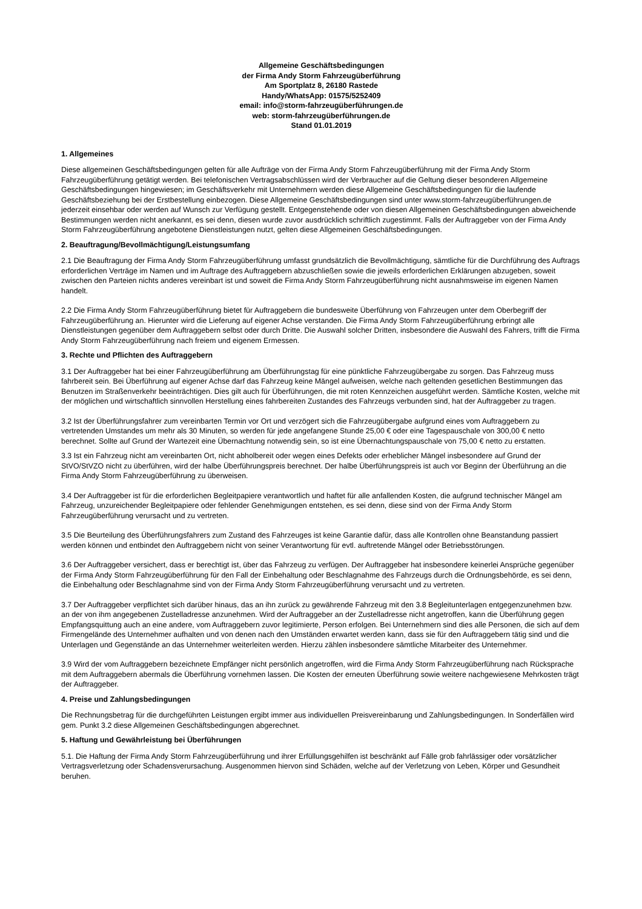Allgemeine Geschäftsbedingungen
der Firma Andy Storm Fahrzeugüberführung
Am Sportplatz 8, 26180 Rastede
Handy/WhatsApp: 01575/5252409
email: info@storm-fahrzeugüberführungen.de
web: storm-fahrzeugüberführungen.de
Stand 01.01.2019
1. Allgemeines
Diese allgemeinen Geschäftsbedingungen gelten für alle Aufträge von der Firma Andy Storm Fahrzeugüberführung mit der Firma Andy Storm Fahrzeugüberführung getätigt werden. Bei telefonischen Vertragsabschlüssen wird der Verbraucher auf die Geltung dieser besonderen Allgemeine Geschäftsbedingungen hingewiesen; im Geschäftsverkehr mit Unternehmern werden diese Allgemeine Geschäftsbedingungen für die laufende Geschäftsbeziehung bei der Erstbestellung einbezogen. Diese Allgemeine Geschäftsbedingungen sind unter www.storm-fahrzeugüberführungen.de jederzeit einsehbar oder werden auf Wunsch zur Verfügung gestellt. Entgegenstehende oder von diesen Allgemeinen Geschäftsbedingungen abweichende Bestimmungen werden nicht anerkannt, es sei denn, diesen wurde zuvor ausdrücklich schriftlich zugestimmt. Falls der Auftraggeber von der Firma Andy Storm Fahrzeugüberführung angebotene Dienstleistungen nutzt, gelten diese Allgemeinen Geschäftsbedingungen.
2. Beauftragung/Bevollmächtigung/Leistungsumfang
2.1 Die Beauftragung der Firma Andy Storm Fahrzeugüberführung umfasst grundsätzlich die Bevollmächtigung, sämtliche für die Durchführung des Auftrags erforderlichen Verträge im Namen und im Auftrage des Auftraggebern abzuschließen sowie die jeweils erforderlichen Erklärungen abzugeben, soweit zwischen den Parteien nichts anderes vereinbart ist und soweit die Firma Andy Storm Fahrzeugüberführung nicht ausnahmsweise im eigenen Namen handelt.
2.2 Die Firma Andy Storm Fahrzeugüberführung bietet für Auftraggebern die bundesweite Überführung von Fahrzeugen unter dem Oberbegriff der Fahrzeugüberführung an. Hierunter wird die Lieferung auf eigener Achse verstanden. Die Firma Andy Storm Fahrzeugüberführung erbringt alle Dienstleistungen gegenüber dem Auftraggebern selbst oder durch Dritte. Die Auswahl solcher Dritten, insbesondere die Auswahl des Fahrers, trifft die Firma Andy Storm Fahrzeugüberführung nach freiem und eigenem Ermessen.
3. Rechte und Pflichten des Auftraggebern
3.1 Der Auftraggeber hat bei einer Fahrzeugüberführung am Überführungstag für eine pünktliche Fahrzeugübergabe zu sorgen. Das Fahrzeug muss fahrbereit sein. Bei Überführung auf eigener Achse darf das Fahrzeug keine Mängel aufweisen, welche nach geltenden gesetlichen Bestimmungen das Benutzen im Straßenverkehr beeinträchtigen. Dies gilt auch für Überführungen, die mit roten Kennzeichen ausgeführt werden. Sämtliche Kosten, welche mit der möglichen und wirtschaftlich sinnvollen Herstellung eines fahrbereiten Zustandes des Fahrzeugs verbunden sind, hat der Auftraggeber zu tragen.
3.2 Ist der Überführungsfahrer zum vereinbarten Termin vor Ort und verzögert sich die Fahrzeugübergabe aufgrund eines vom Auftraggebern zu vertretenden Umstandes um mehr als 30 Minuten, so werden für jede angefangene Stunde 25,00 € oder eine Tagespauschale von 300,00 € netto berechnet. Sollte auf Grund der Wartezeit eine Übernachtung notwendig sein, so ist eine Übernachtungspauschale von 75,00 € netto zu erstatten.
3.3 Ist ein Fahrzeug nicht am vereinbarten Ort, nicht abholbereit oder wegen eines Defekts oder erheblicher Mängel insbesondere auf Grund der StVO/StVZO nicht zu überführen, wird der halbe Überführungspreis berechnet. Der halbe Überführungspreis ist auch vor Beginn der Überführung an die Firma Andy Storm Fahrzeugüberführung zu überweisen.
3.4 Der Auftraggeber ist für die erforderlichen Begleitpapiere verantwortlich und haftet für alle anfallenden Kosten, die aufgrund technischer Mängel am Fahrzeug, unzureichender Begleitpapiere oder fehlender Genehmigungen entstehen, es sei denn, diese sind von der Firma Andy Storm Fahrzeugüberführung verursacht und zu vertreten.
3.5 Die Beurteilung des Überführungsfahrers zum Zustand des Fahrzeuges ist keine Garantie dafür, dass alle Kontrollen ohne Beanstandung passiert werden können und entbindet den Auftraggebern nicht von seiner Verantwortung für evtl. auftretende Mängel oder Betriebsstörungen.
3.6 Der Auftraggeber versichert, dass er berechtigt ist, über das Fahrzeug zu verfügen. Der Auftraggeber hat insbesondere keinerlei Ansprüche gegenüber der Firma Andy Storm Fahrzeugüberführung für den Fall der Einbehaltung oder Beschlagnahme des Fahrzeugs durch die Ordnungsbehörde, es sei denn, die Einbehaltung oder Beschlagnahme sind von der Firma Andy Storm Fahrzeugüberführung verursacht und zu vertreten.
3.7 Der Auftraggeber verpflichtet sich darüber hinaus, das an ihn zurück zu gewährende Fahrzeug mit den 3.8 Begleitunterlagen entgegenzunehmen bzw. an der von ihm angegebenen Zustelladresse anzunehmen. Wird der Auftraggeber an der Zustelladresse nicht angetroffen, kann die Überführung gegen Empfangsquittung auch an eine andere, vom Auftraggebern zuvor legitimierte, Person erfolgen. Bei Unternehmern sind dies alle Personen, die sich auf dem Firmengelände des Unternehmer aufhalten und von denen nach den Umständen erwartet werden kann, dass sie für den Auftraggebern tätig sind und die Unterlagen und Gegenstände an das Unternehmer weiterleiten werden. Hierzu zählen insbesondere sämtliche Mitarbeiter des Unternehmer.
3.9 Wird der vom Auftraggebern bezeichnete Empfänger nicht persönlich angetroffen, wird die Firma Andy Storm Fahrzeugüberführung nach Rücksprache mit dem Auftraggebern abermals die Überführung vornehmen lassen. Die Kosten der erneuten Überführung sowie weitere nachgewiesene Mehrkosten trägt der Auftraggeber.
4. Preise und Zahlungsbedingungen
Die Rechnungsbetrag für die durchgeführten Leistungen ergibt immer aus individuellen Preisvereinbarung und Zahlungsbedingungen. In Sonderfällen wird gem. Punkt 3.2 diese Allgemeinen Geschäftsbedingungen abgerechnet.
5. Haftung und Gewährleistung bei Überführungen
5.1. Die Haftung der Firma Andy Storm Fahrzeugüberführung und ihrer Erfüllungsgehilfen ist beschränkt auf Fälle grob fahrlässiger oder vorsätzlicher Vertragsverletzung oder Schadensverursachung. Ausgenommen hiervon sind Schäden, welche auf der Verletzung von Leben, Körper und Gesundheit beruhen.